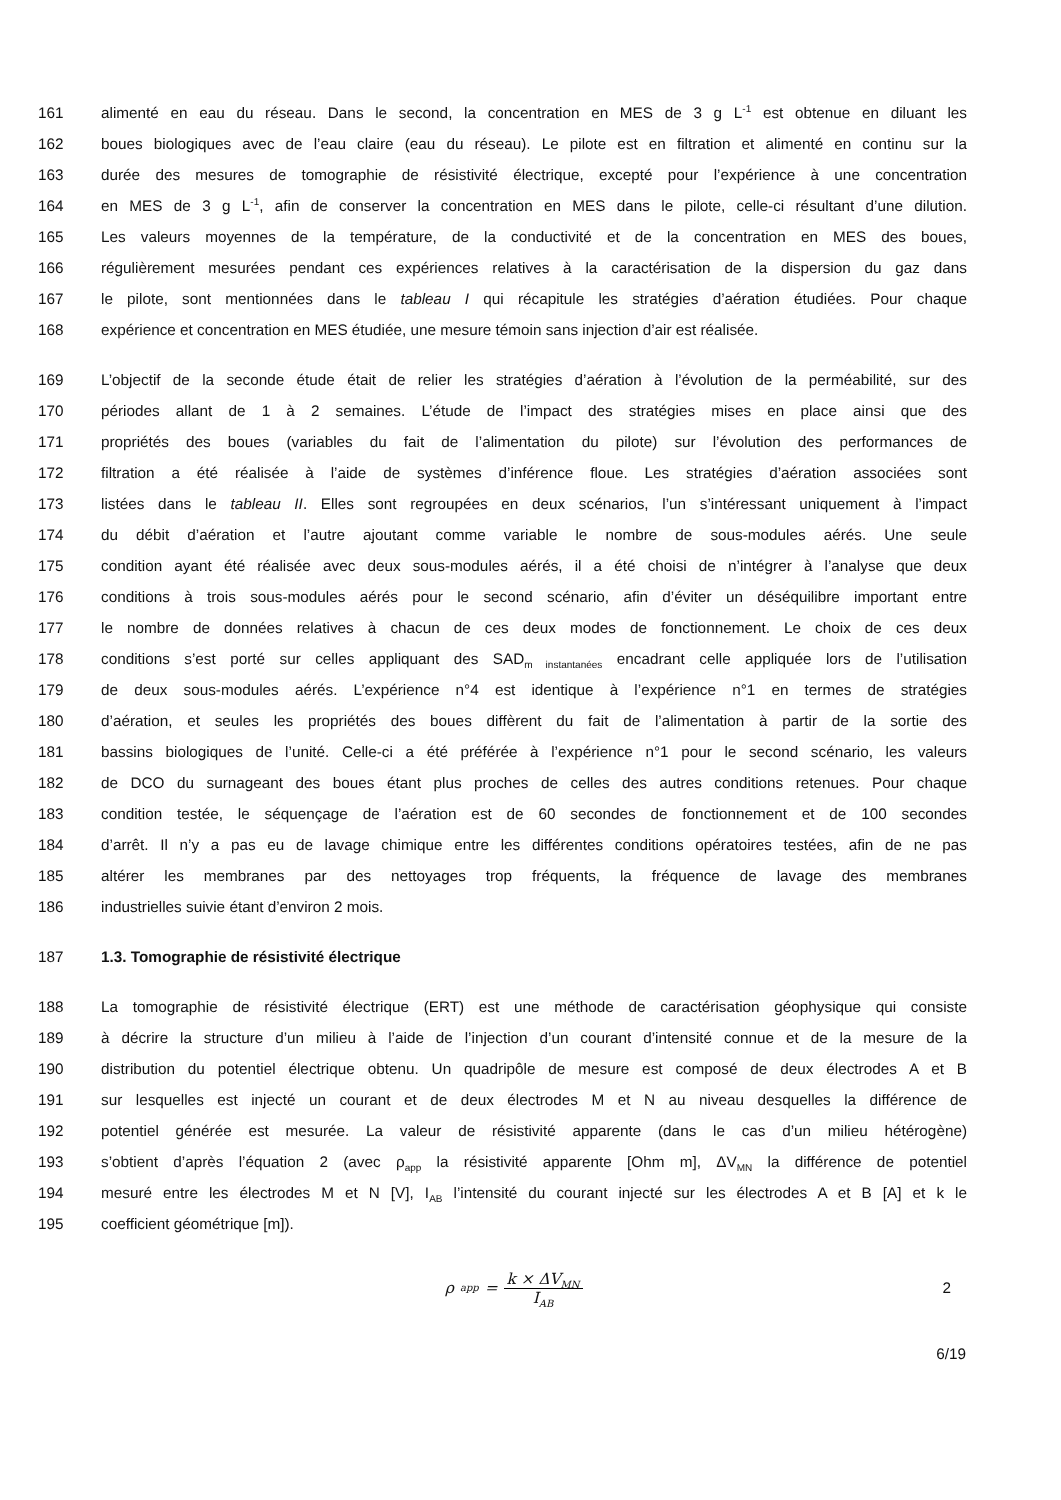161 alimenté en eau du réseau. Dans le second, la concentration en MES de 3 g L<sup>-1</sup> est obtenue en diluant les
162 boues biologiques avec de l’eau claire (eau du réseau). Le pilote est en filtration et alimenté en continu sur la
163 durée des mesures de tomographie de résistivité électrique, excepté pour l’expérience à une concentration
164 en MES de 3 g L<sup>-1</sup>, afin de conserver la concentration en MES dans le pilote, celle-ci résultant d’une dilution.
165 Les valeurs moyennes de la température, de la conductivité et de la concentration en MES des boues,
166 régulièrement mesurées pendant ces expériences relatives à la caractérisation de la dispersion du gaz dans
167 le pilote, sont mentionnées dans le tableau I qui récapitule les stratégies d’aération étudiées. Pour chaque
168 expérience et concentration en MES étudiée, une mesure témoin sans injection d’air est réalisée.
169 L’objectif de la seconde étude était de relier les stratégies d’aération à l’évolution de la perméabilité, sur des
170 périodes allant de 1 à 2 semaines. L’étude de l’impact des stratégies mises en place ainsi que des
171 propriétés des boues (variables du fait de l’alimentation du pilote) sur l’évolution des performances de
172 filtration a été réalisée à l’aide de systèmes d’inférence floue. Les stratégies d’aération associées sont
173 listées dans le tableau II. Elles sont regroupées en deux scénarios, l’un s’intéressant uniquement à l’impact
174 du débit d’aération et l’autre ajoutant comme variable le nombre de sous-modules aérés. Une seule
175 condition ayant été réalisée avec deux sous-modules aérés, il a été choisi de n’intégrer à l’analyse que deux
176 conditions à trois sous-modules aérés pour le second scénario, afin d’éviter un déséquilibre important entre
177 le nombre de données relatives à chacun de ces deux modes de fonctionnement. Le choix de ces deux
178 conditions s’est porté sur celles appliquant des SAD<sub>m instantanées</sub> encadrant celle appliquée lors de l’utilisation
179 de deux sous-modules aérés. L’expérience n°4 est identique à l’expérience n°1 en termes de stratégies
180 d’aération, et seules les propriétés des boues diffèrent du fait de l’alimentation à partir de la sortie des
181 bassins biologiques de l’unité. Celle-ci a été préférée à l’expérience n°1 pour le second scénario, les valeurs
182 de DCO du surnageant des boues étant plus proches de celles des autres conditions retenues. Pour chaque
183 condition testée, le séquençage de l’aération est de 60 secondes de fonctionnement et de 100 secondes
184 d’arrêt. Il n’y a pas eu de lavage chimique entre les différentes conditions opératoires testées, afin de ne pas
185 altérer les membranes par des nettoyages trop fréquents, la fréquence de lavage des membranes
186 industrielles suivie étant d’environ 2 mois.
187 1.3. Tomographie de résistivité électrique
188 La tomographie de résistivité électrique (ERT) est une méthode de caractérisation géophysique qui consiste
189 à décrire la structure d’un milieu à l’aide de l’injection d’un courant d’intensité connue et de la mesure de la
190 distribution du potentiel électrique obtenu. Un quadripôle de mesure est composé de deux électrodes A et B
191 sur lesquelles est injecté un courant et de deux électrodes M et N au niveau desquelles la différence de
192 potentiel générée est mesurée. La valeur de résistivité apparente (dans le cas d’un milieu hétérogène)
193 s’obtient d’après l’équation 2 (avec ρ<sub>app</sub> la résistivité apparente [Ohm m], ΔV<sub>MN</sub> la différence de potentiel
194 mesuré entre les électrodes M et N [V], I<sub>AB</sub> l’intensité du courant injecté sur les électrodes A et B [A] et k le
195 coefficient géométrique [m]).
ρ<sub>app</sub> = k × ΔV<sub>MN</sub> I<sub>AB</sub> 2
6/19